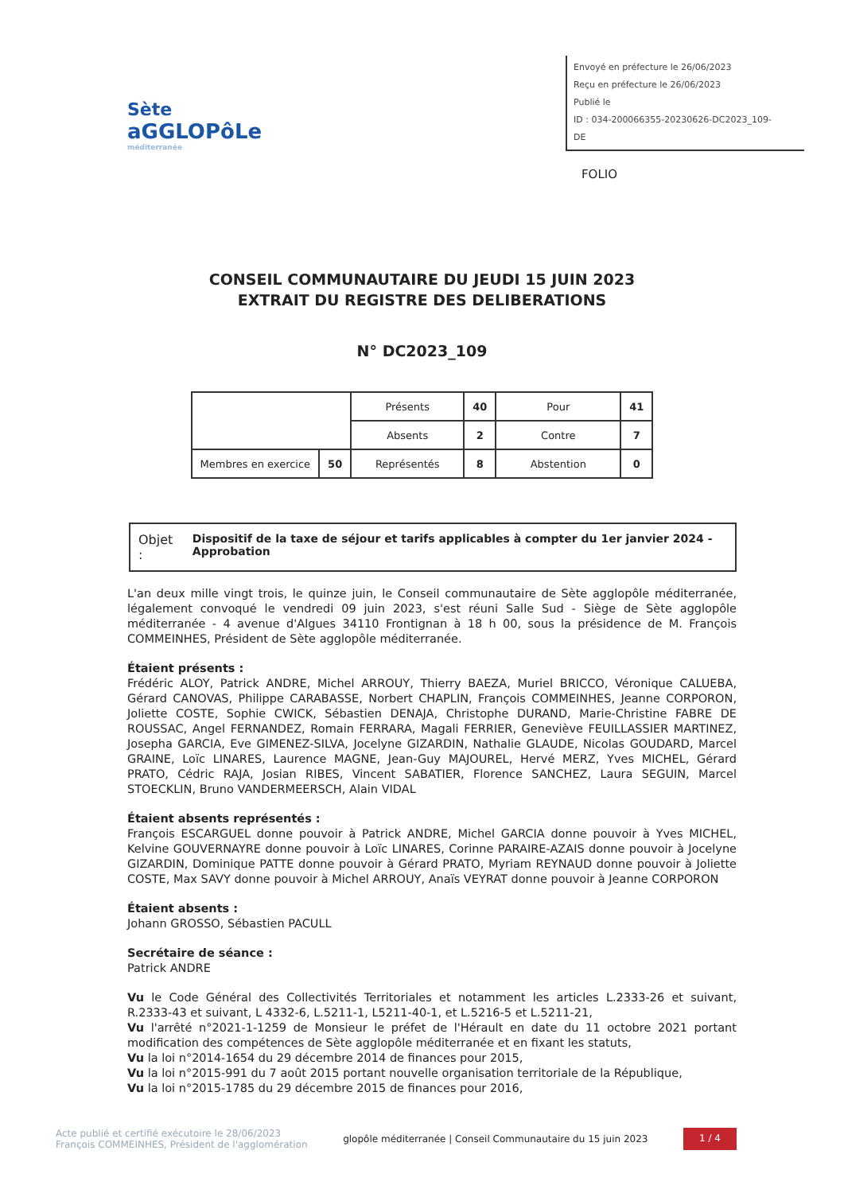Sète
aGGLOPôLe
méditerranée
Envoyé en préfecture le 26/06/2023
Reçu en préfecture le 26/06/2023
Publié le
ID : 034-200066355-20230626-DC2023_109-DE
FOLIO
CONSEIL COMMUNAUTAIRE DU JEUDI 15 JUIN 2023
EXTRAIT DU REGISTRE DES DELIBERATIONS
N° DC2023_109
| | | Présents | 40 | Pour | 41 |
| | | Absents | 2 | Contre | 7 |
| Membres en exercice | 50 | Représentés | 8 | Abstention | 0 |
Objet : Dispositif de la taxe de séjour et tarifs applicables à compter du 1er janvier 2024 - Approbation
L'an deux mille vingt trois, le quinze juin, le Conseil communautaire de Sète agglopôle méditerranée, légalement convoqué le vendredi 09 juin 2023, s'est réuni Salle Sud - Siège de Sète agglopôle méditerranée - 4 avenue d'Algues 34110 Frontignan à 18 h 00, sous la présidence de M. François COMMEINHES, Président de Sète agglopôle méditerranée.
Étaient présents :
Frédéric ALOY, Patrick ANDRE, Michel ARROUY, Thierry BAEZA, Muriel BRICCO, Véronique CALUEBA, Gérard CANOVAS, Philippe CARABASSE, Norbert CHAPLIN, François COMMEINHES, Jeanne CORPORON, Joliette COSTE, Sophie CWICK, Sébastien DENAJA, Christophe DURAND, Marie-Christine FABRE DE ROUSSAC, Angel FERNANDEZ, Romain FERRARA, Magali FERRIER, Geneviève FEUILLASSIER MARTINEZ, Josepha GARCIA, Eve GIMENEZ-SILVA, Jocelyne GIZARDIN, Nathalie GLAUDE, Nicolas GOUDARD, Marcel GRAINE, Loïc LINARES, Laurence MAGNE, Jean-Guy MAJOUREL, Hervé MERZ, Yves MICHEL, Gérard PRATO, Cédric RAJA, Josian RIBES, Vincent SABATIER, Florence SANCHEZ, Laura SEGUIN, Marcel STOECKLIN, Bruno VANDERMEERSCH, Alain VIDAL
Étaient absents représentés :
François ESCARGUEL donne pouvoir à Patrick ANDRE, Michel GARCIA donne pouvoir à Yves MICHEL, Kelvine GOUVERNAYRE donne pouvoir à Loïc LINARES, Corinne PARAIRE-AZAIS donne pouvoir à Jocelyne GIZARDIN, Dominique PATTE donne pouvoir à Gérard PRATO, Myriam REYNAUD donne pouvoir à Joliette COSTE, Max SAVY donne pouvoir à Michel ARROUY, Anaïs VEYRAT donne pouvoir à Jeanne CORPORON
Étaient absents :
Johann GROSSO, Sébastien PACULL
Secrétaire de séance :
Patrick ANDRE
Vu le Code Général des Collectivités Territoriales et notamment les articles L.2333-26 et suivant, R.2333-43 et suivant, L 4332-6, L.5211-1, L5211-40-1, et L.5216-5 et L.5211-21,
Vu l'arrêté n°2021-1-1259 de Monsieur le préfet de l'Hérault en date du 11 octobre 2021 portant modification des compétences de Sète agglopôle méditerranée et en fixant les statuts,
Vu la loi n°2014-1654 du 29 décembre 2014 de finances pour 2015,
Vu la loi n°2015-991 du 7 août 2015 portant nouvelle organisation territoriale de la République,
Vu la loi n°2015-1785 du 29 décembre 2015 de finances pour 2016,
Acte publié et certifié exécutoire le 28/06/2023
François COMMEINHES, Président de l'agglomération
glopôle méditerranée | Conseil Communautaire du 15 juin 2023
1 / 4